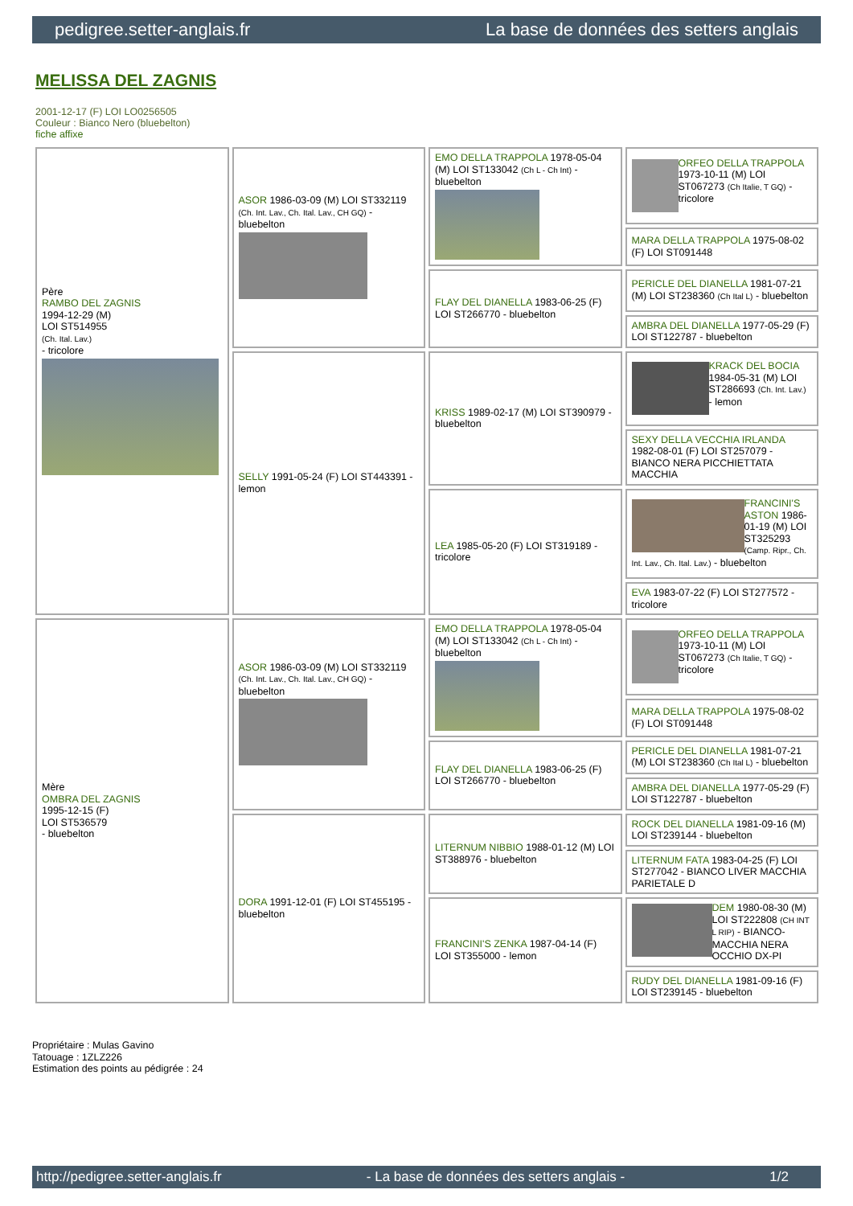pedigree.setter-anglais.fr La base de données des setters anglais
MELISSA DEL ZAGNIS
2001-12-17 (F) LOI LO0256505
Couleur : Bianco Nero (bluebelton)
fiche affixe
| Père RAMBO DEL ZAGNIS 1994-12-29 (M) LOI ST514955 (Ch. Ital. Lav.) - tricolore | ASOR 1986-03-09 (M) LOI ST332119 (Ch. Int. Lav., Ch. Ital. Lav., CH GQ) - bluebelton | EMO DELLA TRAPPOLA 1978-05-04 (M) LOI ST133042 (Ch L - Ch Int) - bluebelton | ORFEO DELLA TRAPPOLA 1973-10-11 (M) LOI ST067273 (Ch Italie, T GQ) - tricolore |
| | | | MARA DELLA TRAPPOLA 1975-08-02 (F) LOI ST091448 |
| | | FLAY DEL DIANELLA 1983-06-25 (F) LOI ST266770 - bluebelton | PERICLE DEL DIANELLA 1981-07-21 (M) LOI ST238360 (Ch Ital L) - bluebelton |
| | | | AMBRA DEL DIANELLA 1977-05-29 (F) LOI ST122787 - bluebelton |
| | SELLY 1991-05-24 (F) LOI ST443391 - lemon | KRISS 1989-02-17 (M) LOI ST390979 - bluebelton | KRACK DEL BOCIA 1984-05-31 (M) LOI ST286693 (Ch. Int. Lav.) - lemon |
| | | | SEXY DELLA VECCHIA IRLANDA 1982-08-01 (F) LOI ST257079 - BIANCO NERA PICCHIETTATA MACCHIA |
| | | LEA 1985-05-20 (F) LOI ST319189 - tricolore | FRANCINI'S ASTON 1986-01-19 (M) LOI ST325293 (Camp. Ripr., Ch. Int. Lav., Ch. Ital. Lav.) - bluebelton |
| | | | EVA 1983-07-22 (F) LOI ST277572 - tricolore |
| Mère OMBRA DEL ZAGNIS 1995-12-15 (F) LOI ST536579 - bluebelton | ASOR 1986-03-09 (M) LOI ST332119 (Ch. Int. Lav., Ch. Ital. Lav., CH GQ) - bluebelton | EMO DELLA TRAPPOLA 1978-05-04 (M) LOI ST133042 (Ch L - Ch Int) - bluebelton | ORFEO DELLA TRAPPOLA 1973-10-11 (M) LOI ST067273 (Ch Italie, T GQ) - tricolore |
| | | | MARA DELLA TRAPPOLA 1975-08-02 (F) LOI ST091448 |
| | | FLAY DEL DIANELLA 1983-06-25 (F) LOI ST266770 - bluebelton | PERICLE DEL DIANELLA 1981-07-21 (M) LOI ST238360 (Ch Ital L) - bluebelton |
| | | | AMBRA DEL DIANELLA 1977-05-29 (F) LOI ST122787 - bluebelton |
| | DORA 1991-12-01 (F) LOI ST455195 - bluebelton | LITERNUM NIBBIO 1988-01-12 (M) LOI ST388976 - bluebelton | ROCK DEL DIANELLA 1981-09-16 (M) LOI ST239144 - bluebelton |
| | | | LITERNUM FATA 1983-04-25 (F) LOI ST277042 - BIANCO LIVER MACCHIA PARIETALE D |
| | | FRANCINI'S ZENKA 1987-04-14 (F) LOI ST355000 - lemon | DEM 1980-08-30 (M) LOI ST222808 (CH INT L RIP) - BIANCO-MACCHIA NERA OCCHIO DX-PI |
| | | | RUDY DEL DIANELLA 1981-09-16 (F) LOI ST239145 - bluebelton |
Propriétaire : Mulas Gavino
Tatouage : 1ZLZ226
Estimation des points au pédigrée : 24
http://pedigree.setter-anglais.fr - La base de données des setters anglais - 1/2